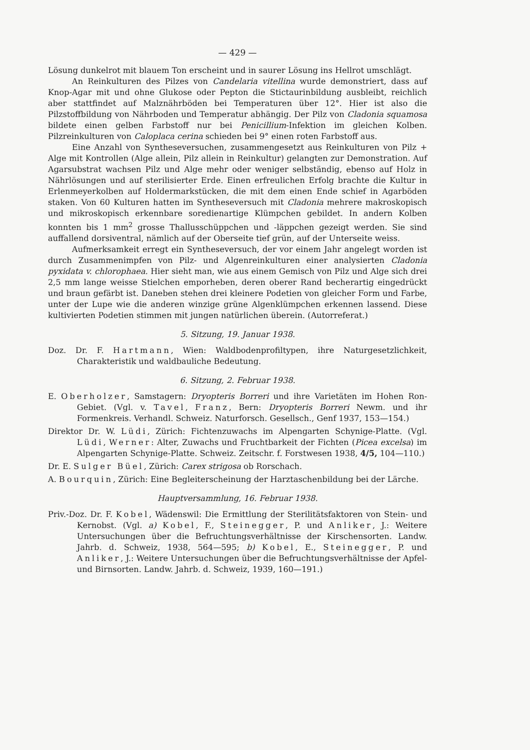— 429 —
Lösung dunkelrot mit blauem Ton erscheint und in saurer Lösung ins Hellrot umschlägt.
An Reinkulturen des Pilzes von Candelaria vitellina wurde demonstriert, dass auf Knop-Agar mit und ohne Glukose oder Pepton die Stictaurinbildung ausbleibt, reichlich aber stattfindet auf Malznährböden bei Temperaturen über 12°. Hier ist also die Pilzstoffbildung von Nährboden und Temperatur abhängig. Der Pilz von Cladonia squamosa bildete einen gelben Farbstoff nur bei Penicillium-Infektion im gleichen Kolben. Pilzreinkulturen von Caloplaca cerina schieden bei 9° einen roten Farbstoff aus.
Eine Anzahl von Syntheseversuchen, zusammengesetzt aus Reinkulturen von Pilz + Alge mit Kontrollen (Alge allein, Pilz allein in Reinkultur) gelangten zur Demonstration. Auf Agarsubstrat wachsen Pilz und Alge mehr oder weniger selbständig, ebenso auf Holz in Nährlösungen und auf sterilisierter Erde. Einen erfreulichen Erfolg brachte die Kultur in Erlenmeyerkolben auf Holdermarkstücken, die mit dem einen Ende schief in Agarböden staken. Von 60 Kulturen hatten im Syntheseversuch mit Cladonia mehrere makroskopisch und mikroskopisch erkennbare soredienartige Klümpchen gebildet. In andern Kolben konnten bis 1 mm<sup>2</sup> grosse Thallusschüppchen und -läppchen gezeigt werden. Sie sind auffallend dorsiventral, nämlich auf der Oberseite tief grün, auf der Unterseite weiss.
Aufmerksamkeit erregt ein Syntheseversuch, der vor einem Jahr angelegt worden ist durch Zusammenimpfen von Pilz- und Algenreinkulturen einer analysierten Cladonia pyxidata v. chlorophaea. Hier sieht man, wie aus einem Gemisch von Pilz und Alge sich drei 2,5 mm lange weisse Stielchen emporheben, deren oberer Rand becherartig eingedrückt und braun gefärbt ist. Daneben stehen drei kleinere Podetien von gleicher Form und Farbe, unter der Lupe wie die anderen winzige grüne Algenklümpchen erkennen lassend. Diese kultivierten Podetien stimmen mit jungen natürlichen überein. (Autorreferat.)
5. Sitzung, 19. Januar 1938.
Doz. Dr. F. Hartmann, Wien: Waldbodenprofiltypen, ihre Naturgesetzlichkeit, Charakteristik und waldbauliche Bedeutung.
6. Sitzung, 2. Februar 1938.
E. Oberholzer, Samstagern: Dryopteris Borreri und ihre Varietäten im Hohen Ron-Gebiet. (Vgl. v. Tavel, Franz, Bern: Dryopteris Borreri Newm. und ihr Formenkreis. Verhandl. Schweiz. Naturforsch. Gesellsch., Genf 1937, 153—154.)
Direktor Dr. W. Lüdi, Zürich: Fichtenzuwachs im Alpengarten Schynige-Platte. (Vgl. Lüdi, Werner: Alter, Zuwachs und Fruchtbarkeit der Fichten (Picea excelsa) im Alpengarten Schynige-Platte. Schweiz. Zeitschr. f. Forstwesen 1938, 4/5, 104—110.)
Dr. E. Sulger Büel, Zürich: Carex strigosa ob Rorschach.
A. Bourquin, Zürich: Eine Begleiterscheinung der Harztaschenbildung bei der Lärche.
Hauptversammlung, 16. Februar 1938.
Priv.-Doz. Dr. F. Kobel, Wädenswil: Die Ermittlung der Sterilitätsfaktoren von Stein- und Kernobst. (Vgl. a) Kobel, F., Steinegger, P. und Anliker, J.: Weitere Untersuchungen über die Befruchtungsverhältnisse der Kirschensorten. Landw. Jahrb. d. Schweiz, 1938, 564—595; b) Kobel, E., Steinegger, P. und Anliker, J.: Weitere Untersuchungen über die Befruchtungsverhältnisse der Apfel- und Birnsorten. Landw. Jahrb. d. Schweiz, 1939, 160—191.)